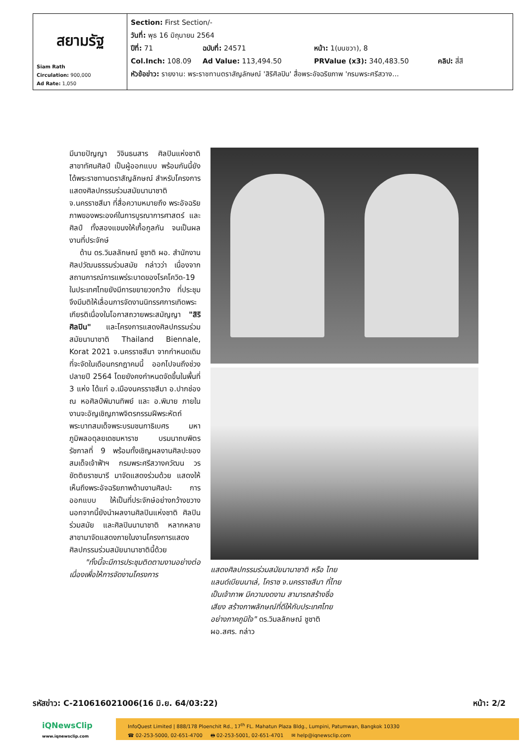| สยามรัฐ Siam Rath Circulation: 900,000 Ad Rate: 1,050 | Section: First Section/- วันที่: พุธ 16 มิถุนายน 2564 ปีที่: 71 ฉบับที่: 24571 หน้า: 1(บนขวา), 8 Col.Inch: 108.09 Ad Value: 113,494.50 PRValue (x3): 340,483.50 คลิป: สี่สี หัวข้อข่าว: รายงาน: พระราชทานตราสัญลักษณ์ 'สิริศิลปิน' สื่อพระอัจฉริยภาพ 'กรมพระศรีสวาง... |
มีนายปัญญา วิจินธนสาร ศิลปินแห่งชาติ สาขาทัศนศิลป์ เป็นผู้ออกแบบ พร้อมกันนี้ยังได้พระราชทานตราสัญลักษณ์ สำหรับโครงการแสดงศิลปกรรมร่วมสมัยนานาชาติ จ.นครราชสีมา ที่สื่อความหมายถึง พระอัจฉริยภาพของพระองค์ในการบูรณาการศาสตร์ และศิลป์ ทั้งสองแขนงให้เกื้อกูลกัน จนเป็นผลงานที่ประจักษ์
ด้าน ดร.วิมลลักษณ์ ชูชาติ ผอ. สำนักงานศิลปวัฒนธรรมร่วมสมัย กล่าวว่า เนื่องจากสถานการณ์การแพร่ระบาดของโรคโควิด-19 ในประเทศไทยยังมีการขยายวงกว้าง ที่ประชุมจึงมีมติให้เลื่อนการจัดงานนิทรรศการเทิดพระเกียรติเนื่องในโอกาสถวายพระสมัญญา "สิริศิลปิน" และโครงการแสดงศิลปกรรมร่วมสมัยนานาชาติ Thailand Biennale, Korat 2021 จ.นครราชสีมา จากกำหนดเดิมที่จะจัดในเดือนกรกฎาคมนี้ ออกไปจนถึงช่วงปลายปี 2564 โดยยังคงกำหนดจัดขึ้นในพื้นที่ 3 แห่ง ได้แก่ อ.เมืองนครราชสีมา อ.ปากช่อง ณ หอศิลป์พิมานทิพย์ และ อ.พิมาย ภายในงานจะอัญเชิญภาพจิตรกรรมฝีพระหัตถ์ พระบาทสมเด็จพระบรมชนกาธิเบศร มหาภูมิพลอดุลยเดชมหาราช บรมนาถบพิตร รัชกาลที่ 9 พร้อมทั้งเชิญผลงานศิลปะของสมเด็จเจ้าฟ้าฯ กรมพระศรีสวางควัฒน วรขัตติยราชนารี มาจัดแสดงร่วมด้วย แสดงให้เห็นถึงพระอัจฉริยภาพด้านงานศิลปะ การออกแบบ ให้เป็นที่ประจักษ์อย่างกว้างขวาง นอกจากนี้ยังนำผลงานศิลปินแห่งชาติ ศิลปินร่วมสมัย และศิลปินนานาชาติ หลากหลายสาขามาจัดแสดงภายในงานโครงการแสดงศิลปกรรมร่วมสมัยนานาชาตินี้ด้วย
"ทั้งนี้จะมีการประชุมติดตามงานอย่างต่อเนื่องเพื่อให้การจัดงานโครงการ
แสดงศิลปกรรมร่วมสมัยนานาชาติ หรือ ไทยแลนด์เบียนนาเล่, โคราช จ.นครราชสีมา ที่ไทยเป็นเจ้าภาพ มีความงดงาม สามารถสร้างชื่อเสียง สร้างภาพลักษณ์ที่ดีให้กับประเทศไทยอย่างภาคภูมิใจ" ดร.วิมลลักษณ์ ชูชาติ ผอ.สศร. กล่าว
รหัสข่าว: C-210616021006(16 มิ.ย. 64/03:22) หน้า: 2/2
iQNewsClip
www.iqnewsclip.com
InfoQuest Limited | 888/178 Ploenchit Rd., 17<sup>th</sup> FL. Mahatun Plaza Bldg., Lumpini, Patumwan, Bangkok 10330
☎ 02-253-5000, 02-651-4700 🖶 02-253-5001, 02-651-4701 ✉ help@iqnewsclip.com